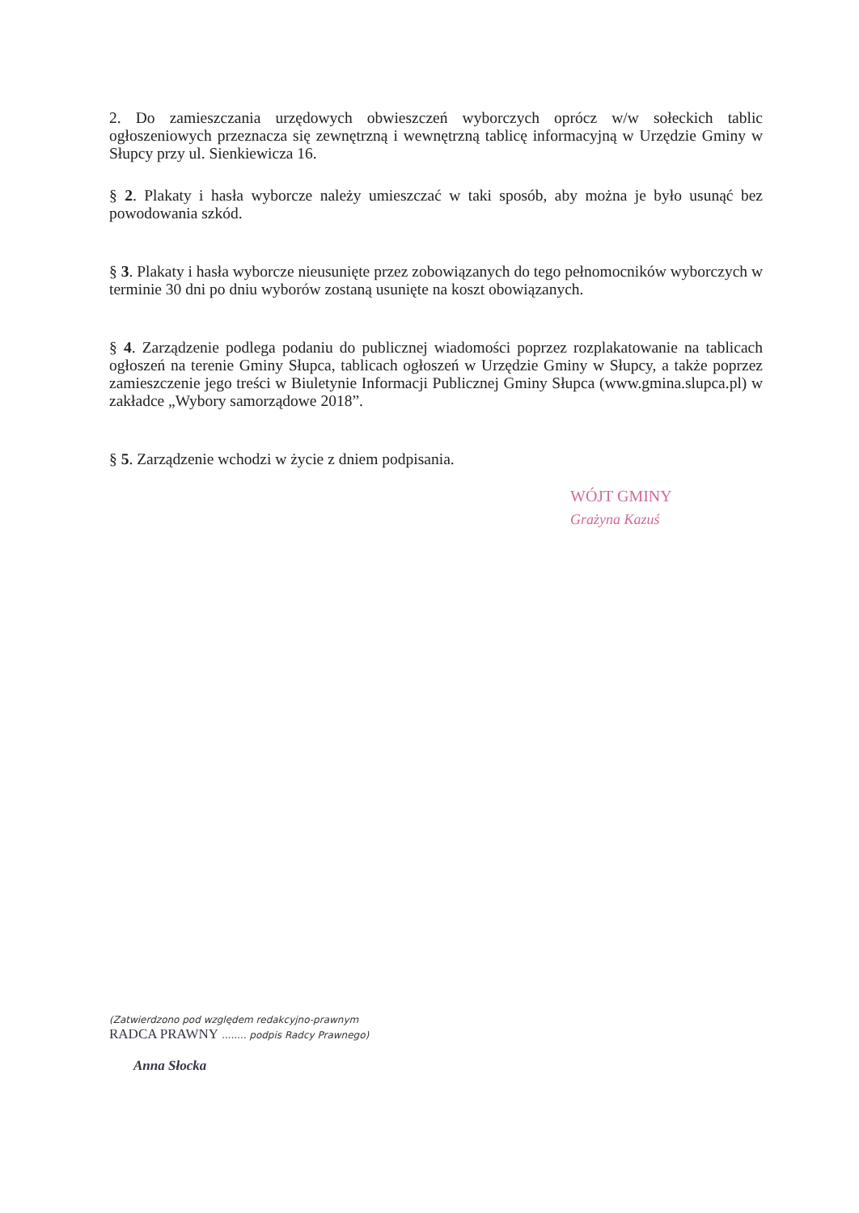2. Do zamieszczania urzędowych obwieszczeń wyborczych oprócz w/w sołeckich tablic ogłoszeniowych przeznacza się zewnętrzną i wewnętrzną tablicę informacyjną w Urzędzie Gminy w Słupcy przy ul. Sienkiewicza 16.
§ 2. Plakaty i hasła wyborcze należy umieszczać w taki sposób, aby można je było usunąć bez powodowania szkód.
§ 3. Plakaty i hasła wyborcze nieusunięte przez zobowiązanych do tego pełnomocników wyborczych w terminie 30 dni po dniu wyborów zostaną usunięte na koszt obowiązanych.
§ 4. Zarządzenie podlega podaniu do publicznej wiadomości poprzez rozplakatowanie na tablicach ogłoszeń na terenie Gminy Słupca, tablicach ogłoszeń w Urzędzie Gminy w Słupcy, a także poprzez zamieszczenie jego treści w Biuletynie Informacji Publicznej Gminy Słupca (www.gmina.slupca.pl) w zakładce „Wybory samorządowe 2018”.
§ 5. Zarządzenie wchodzi w życie z dniem podpisania.
WÓJT GMINY
Grażyna Kazuś
(Zatwierdzono pod względem redakcyjno-prawnym
RADCA PRAWNY ........ podpis Radcy Prawnego)
Anna Słocka